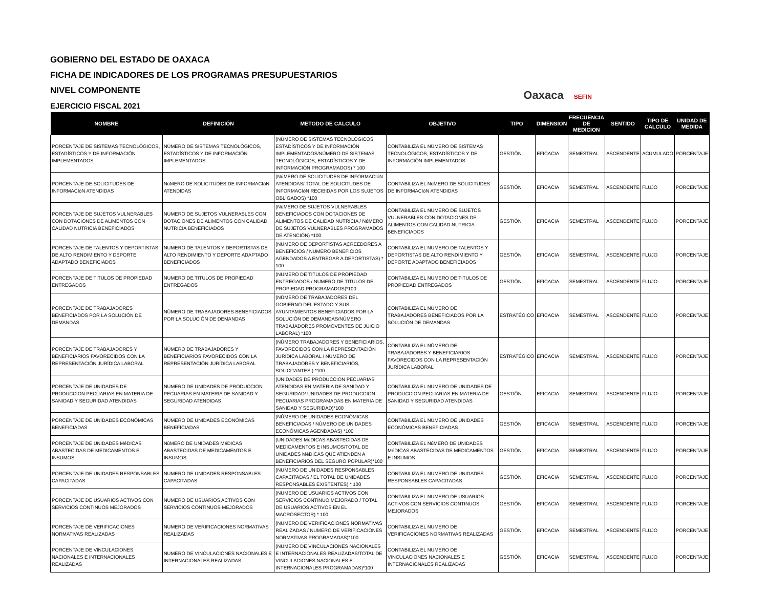GOBIERNO DEL ESTADO DE OAXACA
FICHA DE INDICADORES DE LOS PROGRAMAS PRESUPUESTARIOS
NIVEL COMPONENTE
EJERCICIO FISCAL 2021
Oaxaca SEFIN
| NOMBRE | DEFINICIÓN | METODO DE CALCULO | OBJETIVO | TIPO | DIMENSION | FRECUENCIA DE MEDICION | SENTIDO | TIPO DE CALCULO | UNIDAD DE MEDIDA |
| --- | --- | --- | --- | --- | --- | --- | --- | --- | --- |
| PORCENTAJE DE SISTEMAS TECNOLÓGICOS, ESTADÍSTICOS Y DE INFORMACIÓN IMPLEMENTADOS | NÚMERO DE SISTEMAS TECNOLÓGICOS, ESTADÍSTICOS Y DE INFORMACIÓN IMPLEMENTADOS | (NÚMERO DE SISTEMAS TECNOLÓGICOS, ESTADÍSTICOS Y DE INFORMACIÓN IMPLEMENTADOS/NÚMERO DE SISTEMAS TECNOLÓGICOS, ESTADÍSTICOS Y DE INFORMACIÓN PROGRAMADOS) * 100 | CONTABILIZA EL NÚMERO DE SISTEMAS TECNOLÓGICOS, ESTADÍSTICOS Y DE INFORMACIÓN IMPLEMENTADOS | GESTIÓN | EFICACIA | SEMESTRAL | ASCENDENTE | ACUMULADO | PORCENTAJE |
| PORCENTAJE DE SOLICITUDES DE INFORMACIóN ATENDIDAS | NúMERO DE SOLICITUDES DE INFORMACIóN ATENDIDAS | (NúMERO DE SOLICITUDES DE INFORMACIóN ATENDIDAS/ TOTAL DE SOLICITUDES DE INFORMACIóN RECIBIDAS POR LOS SUJETOS OBLIGADOS) *100 | CONTABILIZA EL NúMERO DE SOLICITUDES DE INFORMACIóN ATENDIDAS | GESTIÓN | EFICACIA | SEMESTRAL | ASCENDENTE | FLUJO | PORCENTAJE |
| PORCENTAJE DE SUJETOS VULNERABLES CON DOTACIONES DE ALIMENTOS CON CALIDAD NUTRICIA BENEFICIADOS | NUMERO DE SUJETOS VULNERABLES CON DOTACIONES DE ALIMENTOS CON CALIDAD NUTRICIA BENEFICIADOS | (NúMERO DE SUJETOS VULNERABLES BENEFICIADOS CON DOTACIONES DE ALIMENTOS DE CALIDAD NUTRICIA / NúMERO DE SUJETOS VULNERABLES PROGRAMADOS DE ATENCIÓN) *100 | CONTABILIZA EL NUMERO DE SUJETOS VULNERABLES CON DOTACIONES DE ALIMENTOS CON CALIDAD NUTRICIA BENEFICIADOS | GESTIÓN | EFICACIA | SEMESTRAL | ASCENDENTE | FLUJO | PORCENTAJE |
| PORCENTAJE DE TALENTOS Y DEPORTISTAS DE ALTO RENDIMIENTO Y DEPORTE ADAPTADO BENEFICIADOS | NUMERO DE TALENTOS Y DEPORTISTAS DE ALTO RENDIMIENTO Y DEPORTE ADAPTADO BENEFICIADOS | (NUMERO DE DEPORTISTAS ACREEDORES A BENEFICIOS / NUMERO BENEFICIOS AGENDADOS A ENTREGAR A DEPORTISTAS) * 100 | CONTABILIZA EL NUMERO DE TALENTOS Y DEPORTISTAS DE ALTO RENDIMIENTO Y DEPORTE ADAPTADO BENEFICIADOS | GESTIÓN | EFICACIA | SEMESTRAL | ASCENDENTE | FLUJO | PORCENTAJE |
| PORCENTAJE DE TITULOS DE PROPIEDAD ENTREGADOS | NUMERO DE TITULOS DE PROPIEDAD ENTREGADOS | (NUMERO DE TITULOS DE PROPIEDAD ENTREGADOS / NUMERO DE TITULOS DE PROPIEDAD PROGRAMADOS)*100 | CONTABILIZA EL NUMERO DE TITULOS DE PROPIEDAD ENTREGADOS | GESTIÓN | EFICACIA | SEMESTRAL | ASCENDENTE | FLUJO | PORCENTAJE |
| PORCENTAJE DE TRABAJADORES BENEFICIADOS POR LA SOLUCIÓN DE DEMANDAS | NÚMERO DE TRABAJADORES BENEFICIADOS POR LA SOLUCIÓN DE DEMANDAS | (NÚMERO DE TRABAJADORES DEL GOBIERNO DEL ESTADO Y SUS AYUNTAMIENTOS BENEFICIADOS POR LA SOLUCIÓN DE DEMANDAS/NÚMERO TRABAJADORES PROMOVENTES DE JUICIO LABORAL) *100 | CONTABILIZA EL NÚMERO DE TRABAJADORES BENEFICIADOS POR LA SOLUCIÓN DE DEMANDAS | ESTRATÉGICO | EFICACIA | SEMESTRAL | ASCENDENTE | FLUJO | PORCENTAJE |
| PORCENTAJE DE TRABAJADORES Y BENEFICIARIOS FAVORECIDOS CON LA REPRESENTACIÓN JURÍDICA LABORAL | NÚMERO DE TRABAJADORES Y BENEFICIARIOS FAVORECIDOS CON LA REPRESENTACIÓN JURÍDICA LABORAL | (NÚMERO TRABAJADORES Y BENEFICIARIOS, FAVORECIDOS CON LA REPRESENTACIÓN JURÍDICA LABORAL / NÚMERO DE TRABAJADORES Y BENEFICIARIOS, SOLICITANTES ) *100 | CONTABILIZA EL NÚMERO DE TRABAJADORES Y BENEFICIARIOS FAVORECIDOS CON LA REPRESENTACIÓN JURÍDICA LABORAL | ESTRATÉGICO | EFICACIA | SEMESTRAL | ASCENDENTE | FLUJO | PORCENTAJE |
| PORCENTAJE DE UNIDADES DE PRODUCCION PECUARIAS EN MATERIA DE SANIDAD Y SEGURIDAD ATENDIDAS | NUMERO DE UNIDADES DE PRODUCCION PECUARIAS EN MATERIA DE SANIDAD Y SEGURIDAD ATENDIDAS | (UNIDADES DE PRODUCCION PECUARIAS ATENDIDAS EN MATERIA DE SANIDAD Y SEGURIDAD/ UNIDADES DE PRODUCCION PECUARIAS PROGRAMADAS EN MATERIA DE SANIDAD Y SEGURIDAD)*100 | CONTABILIZA EL NUMERO DE UNIDADES DE PRODUCCION PECUARIAS EN MATERIA DE SANIDAD Y SEGURIDAD ATENDIDAS | GESTIÓN | EFICACIA | SEMESTRAL | ASCENDENTE | FLUJO | PORCENTAJE |
| PORCENTAJE DE UNIDADES ECONÓMICAS BENEFICIADAS | NÚMERO DE UNIDADES ECONÓMICAS BENEFICIADAS | (NÚMERO DE UNIDADES ECONÓMICAS BENEFICIADAS / NÚMERO DE UNIDADES ECONÓMICAS AGENDADAS) *100 | CONTABILIZA EL NÚMERO DE UNIDADES ECONÓMICAS BENEFICIADAS | GESTIÓN | EFICACIA | SEMESTRAL | ASCENDENTE | FLUJO | PORCENTAJE |
| PORCENTAJE DE UNIDADES MéDICAS ABASTECIDAS DE MEDICAMENTOS E INSUMOS | NúMERO DE UNIDADES MéDICAS ABASTECIDAS DE MEDICAMENTOS E INSUMOS | (UNIDADES MéDICAS ABASTECIDAS DE MEDICAMENTOS E INSUMOS/TOTAL DE UNIDADES MéDICAS QUE ATIENDEN A BENEFICIARIOS DEL SEGURO POPULAR)*100 | CONTABILIZA EL NúMERO DE UNIDADES MéDICAS ABASTECIDAS DE MEDICAMENTOS E INSUMOS | GESTIÓN | EFICACIA | SEMESTRAL | ASCENDENTE | FLUJO | PORCENTAJE |
| PORCENTAJE DE UNIDADES RESPONSABLES CAPACITADAS | NUMERO DE UNIDADES RESPONSABLES CAPACITADAS | (NUMERO DE UNIDADES RESPONSABLES CAPACITADAS / EL TOTAL DE UNIDADES RESPONSABLES EXISTENTES) * 100 | CONTABILIZA EL NUMERO DE UNIDADES RESPONSABLES CAPACITADAS | GESTIÓN | EFICACIA | SEMESTRAL | ASCENDENTE | FLUJO | PORCENTAJE |
| PORCENTAJE DE USUARIOS ACTIVOS CON SERVICIOS CONTINUOS MEJORADOS | NUMERO DE USUARIOS ACTIVOS CON SERVICIOS CONTINUOS MEJORADOS | (NUMERO DE USUARIOS ACTIVOS CON SERVICIOS CONTINUO MEJORADO / TOTAL DE USUARIOS ACTIVOS EN EL MACROSECTOR) * 100 | CONTABILIZA EL NUMERO DE USUARIOS ACTIVOS CON SERVICIOS CONTINUOS MEJORADOS | GESTIÓN | EFICACIA | SEMESTRAL | ASCENDENTE | FLUJO | PORCENTAJE |
| PORCENTAJE DE VERIFICACIONES NORMATIVAS REALIZADAS | NUMERO DE VERIFICACIONES NORMATIVAS REALIZADAS | (NUMERO DE VERIFICACIONES NORMATIVAS REALIZADAS / NUMERO DE VERIFICACIONES NORMATIVAS PROGRAMADAS)*100 | CONTABILIZA EL NUMERO DE VERIFICACIONES NORMATIVAS REALIZADAS | GESTIÓN | EFICACIA | SEMESTRAL | ASCENDENTE | FLUJO | PORCENTAJE |
| PORCENTAJE DE VINCULACIONES NACIONALES E INTERNACIONALES REALIZADAS | NUMERO DE VINCULACIONES NACIONALES E INTERNACIONALES REALIZADAS | (NUMERO DE VINCULACIONES NACIONALES E INTERNACIONALES REALIZADAS/TOTAL DE VINCULACIONES NACIONALES E INTERNACIONALES PROGRAMADAS)*100 | CONTABILIZA EL NUMERO DE VINCULACIONES NACIONALES E INTERNACIONALES REALIZADAS | GESTIÓN | EFICACIA | SEMESTRAL | ASCENDENTE | FLUJO | PORCENTAJE |